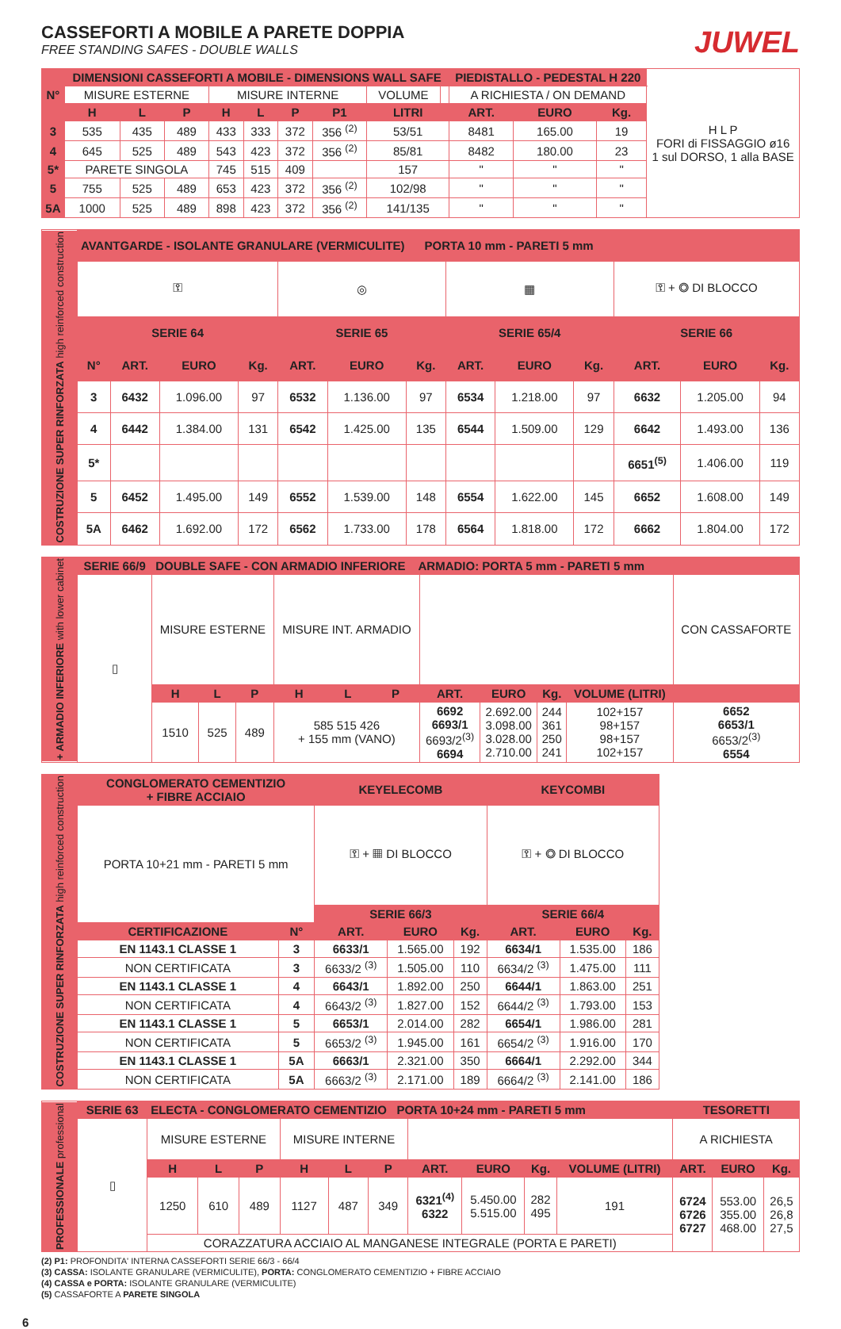CASSEFORTI A MOBILE A PARETE DOPPIA
FREE STANDING SAFES - DOUBLE WALLS
JUWEL
| N° | DIMENSIONI CASSEFORTI A MOBILE - DIMENSIONS WALL SAFE | | | | | | | | | PIEDISTALLO - PEDESTAL H 220 | | | H L P FORI di FISSAGGIO ø16 1 sul DORSO, 1 alla BASE |
| | MISURE ESTERNE | | | MISURE INTERNE | | | | VOLUME | | A RICHIESTA / ON DEMAND | | | |
| | H | L | P | H | L | P | P1 | LITRI | | ART. | EURO | Kg. | |
| 3 | 535 | 435 | 489 | 433 | 333 | 372 | 356 <sup>(2)</sup> | 53/51 | | 8481 | 165.00 | 19 | |
| 4 | 645 | 525 | 489 | 543 | 423 | 372 | 356 <sup>(2)</sup> | 85/81 | | 8482 | 180.00 | 23 | |
| 5* | PARETE SINGOLA | | | 745 | 515 | 409 | | 157 | | " | " | " | |
| 5 | 755 | 525 | 489 | 653 | 423 | 372 | 356 <sup>(2)</sup> | 102/98 | | " | " | " | |
| 5A | 1000 | 525 | 489 | 898 | 423 | 372 | 356 <sup>(2)</sup> | 141/135 | | " | " | " | |
| COSTRUZIONE SUPER RINFORZATA high reinforced construction | AVANTGARDE - ISOLANTE GRANULARE (VERMICULITE) PORTA 10 mm - PARETI 5 mm | | | | | | | | | | | | |
| --- | --- | --- | --- | --- | --- | --- | --- | --- | --- | --- | --- | --- | --- |
| | ⚿ | | | | ◎ | | | ▦ | | | ⚿ + ◎ DI BLOCCO | | |
| | SERIE 64 | | | | SERIE 65 | | | SERIE 65/4 | | | SERIE 66 | | |
| | N° | ART. | EURO | Kg. | ART. | EURO | Kg. | ART. | EURO | Kg. | ART. | EURO | Kg. |
| | 3 | 6432 | 1.096.00 | 97 | 6532 | 1.136.00 | 97 | 6534 | 1.218.00 | 97 | 6632 | 1.205.00 | 94 |
| | 4 | 6442 | 1.384.00 | 131 | 6542 | 1.425.00 | 135 | 6544 | 1.509.00 | 129 | 6642 | 1.493.00 | 136 |
| | 5* | | | | | | | | | | 6651<sup>(5)</sup> | 1.406.00 | 119 |
| | 5 | 6452 | 1.495.00 | 149 | 6552 | 1.539.00 | 148 | 6554 | 1.622.00 | 145 | 6652 | 1.608.00 | 149 |
| | 5A | 6462 | 1.692.00 | 172 | 6562 | 1.733.00 | 178 | 6564 | 1.818.00 | 172 | 6662 | 1.804.00 | 172 |
| + ARMADIO INFERIORE with lower cabinet | SERIE 66/9 | DOUBLE SAFE - CON ARMADIO INFERIORE ARMADIO: PORTA 5 mm - PARETI 5 mm | | | | | | | | | | |
| --- | --- | --- | --- | --- | --- | --- | --- | --- | --- | --- | --- | --- |
| | ▯ | MISURE ESTERNE | | | MISURE INT. ARMADIO | | | | | | | CON CASSAFORTE |
| | | H | L | P | H | L | P | ART. | EURO | Kg. | VOLUME (LITRI) | |
| | | 1510 | 525 | 489 | 585 515 426 + 155 mm (VANO) | | | 6692 6693/1 6693/2<sup>(3)</sup> 6694 | 2.692.00 3.098.00 3.028.00 2.710.00 | 244 361 250 241 | 102+157 98+157 98+157 102+157 | 6652 6653/1 6653/2<sup>(3)</sup> 6554 |
| COSTRUZIONE SUPER RINFORZATA high reinforced construction | CONGLOMERATO CEMENTIZIO + FIBRE ACCIAIO | | KEYELECOMB | | | KEYCOMBI | | |
| --- | --- | --- | --- | --- | --- | --- | --- | --- |
| | PORTA 10+21 mm - PARETI 5 mm | | ⚿ + ▦ DI BLOCCO | | | ⚿ + ◎ DI BLOCCO | | |
| | | | SERIE 66/3 | | | SERIE 66/4 | | |
| | CERTIFICAZIONE | N° | ART. | EURO | Kg. | ART. | EURO | Kg. |
| | EN 1143.1 CLASSE 1 | 3 | 6633/1 | 1.565.00 | 192 | 6634/1 | 1.535.00 | 186 |
| | NON CERTIFICATA | 3 | 6633/2 <sup>(3)</sup> | 1.505.00 | 110 | 6634/2 <sup>(3)</sup> | 1.475.00 | 111 |
| | EN 1143.1 CLASSE 1 | 4 | 6643/1 | 1.892.00 | 250 | 6644/1 | 1.863.00 | 251 |
| | NON CERTIFICATA | 4 | 6643/2 <sup>(3)</sup> | 1.827.00 | 152 | 6644/2 <sup>(3)</sup> | 1.793.00 | 153 |
| | EN 1143.1 CLASSE 1 | 5 | 6653/1 | 2.014.00 | 282 | 6654/1 | 1.986.00 | 281 |
| | NON CERTIFICATA | 5 | 6653/2 <sup>(3)</sup> | 1.945.00 | 161 | 6654/2 <sup>(3)</sup> | 1.916.00 | 170 |
| | EN 1143.1 CLASSE 1 | 5A | 6663/1 | 2.321.00 | 350 | 6664/1 | 2.292.00 | 344 |
| | NON CERTIFICATA | 5A | 6663/2 <sup>(3)</sup> | 2.171.00 | 189 | 6664/2 <sup>(3)</sup> | 2.141.00 | 186 |
| PROFESSIONALE professional | SERIE 63 | ELECTA - CONGLOMERATO CEMENTIZIO PORTA 10+24 mm - PARETI 5 mm | | | | | | | | | | TESORETTI | | |
| --- | --- | --- | --- | --- | --- | --- | --- | --- | --- | --- | --- | --- | --- | --- |
| | ▯ | MISURE ESTERNE | | | MISURE INTERNE | | | | | | | A RICHIESTA | | |
| | | H | L | P | H | L | P | ART. | EURO | Kg. | VOLUME (LITRI) | ART. | EURO | Kg. |
| | | 1250 | 610 | 489 | 1127 | 487 | 349 | 6321<sup>(4)</sup> 6322 | 5.450.00 5.515.00 | 282 495 | 191 | 6724 6726 6727 | 553.00 355.00 468.00 | 26,5 26,8 27,5 |
| | | CORAZZATURA ACCIAIO AL MANGANESE INTEGRALE (PORTA E PARETI) | | | | | | | | | | | | |
(2) P1: PROFONDITA' INTERNA CASSEFORTI SERIE 66/3 - 66/4
(3) CASSA: ISOLANTE GRANULARE (VERMICULITE), PORTA: CONGLOMERATO CEMENTIZIO + FIBRE ACCIAIO
(4) CASSA e PORTA: ISOLANTE GRANULARE (VERMICULITE)
(5) CASSAFORTE A PARETE SINGOLA
6